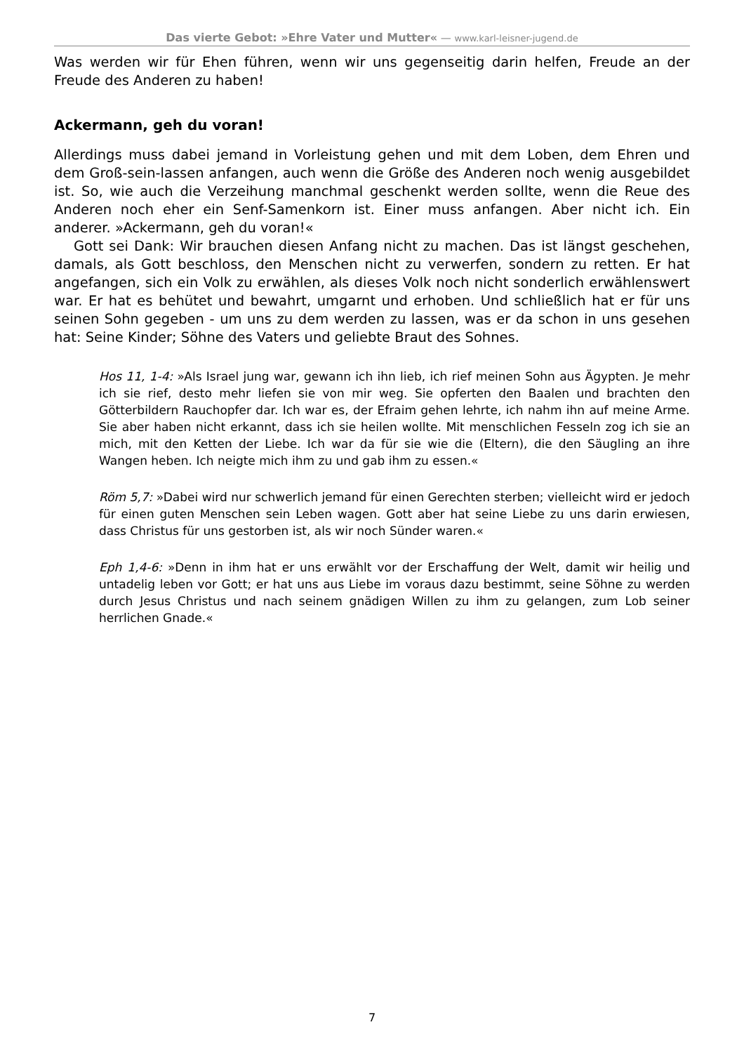Das vierte Gebot: »Ehre Vater und Mutter« — www.karl-leisner-jugend.de
Was werden wir für Ehen führen, wenn wir uns gegenseitig darin helfen, Freude an der Freude des Anderen zu haben!
Ackermann, geh du voran!
Allerdings muss dabei jemand in Vorleistung gehen und mit dem Loben, dem Ehren und dem Groß-sein-lassen anfangen, auch wenn die Größe des Anderen noch wenig ausgebildet ist. So, wie auch die Verzeihung manchmal geschenkt werden sollte, wenn die Reue des Anderen noch eher ein Senf-Samenkorn ist. Einer muss anfangen. Aber nicht ich. Ein anderer. »Ackermann, geh du voran!«
Gott sei Dank: Wir brauchen diesen Anfang nicht zu machen. Das ist längst geschehen, damals, als Gott beschloss, den Menschen nicht zu verwerfen, sondern zu retten. Er hat angefangen, sich ein Volk zu erwählen, als dieses Volk noch nicht sonderlich erwählenswert war. Er hat es behütet und bewahrt, umgarnt und erhoben. Und schließlich hat er für uns seinen Sohn gegeben - um uns zu dem werden zu lassen, was er da schon in uns gesehen hat: Seine Kinder; Söhne des Vaters und geliebte Braut des Sohnes.
Hos 11, 1-4: »Als Israel jung war, gewann ich ihn lieb, ich rief meinen Sohn aus Ägypten. Je mehr ich sie rief, desto mehr liefen sie von mir weg. Sie opferten den Baalen und brachten den Götterbildern Rauchopfer dar. Ich war es, der Efraim gehen lehrte, ich nahm ihn auf meine Arme. Sie aber haben nicht erkannt, dass ich sie heilen wollte. Mit menschlichen Fesseln zog ich sie an mich, mit den Ketten der Liebe. Ich war da für sie wie die (Eltern), die den Säugling an ihre Wangen heben. Ich neigte mich ihm zu und gab ihm zu essen.«
Röm 5,7: »Dabei wird nur schwerlich jemand für einen Gerechten sterben; vielleicht wird er jedoch für einen guten Menschen sein Leben wagen. Gott aber hat seine Liebe zu uns darin erwiesen, dass Christus für uns gestorben ist, als wir noch Sünder waren.«
Eph 1,4-6: »Denn in ihm hat er uns erwählt vor der Erschaffung der Welt, damit wir heilig und untadelig leben vor Gott; er hat uns aus Liebe im voraus dazu bestimmt, seine Söhne zu werden durch Jesus Christus und nach seinem gnädigen Willen zu ihm zu gelangen, zum Lob seiner herrlichen Gnade.«
7